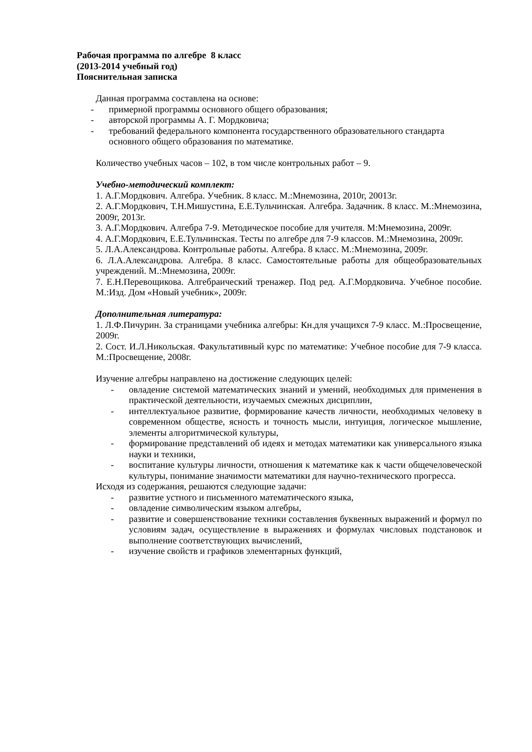Рабочая программа по алгебре 8 класс
(2013-2014 учебный год)
Пояснительная записка
Данная программа составлена на основе:
- примерной программы основного общего образования;
- авторской программы А. Г. Мордковича;
- требований федерального компонента государственного образовательного стандарта основного общего образования по математике.
Количество учебных часов – 102, в том числе контрольных работ – 9.
Учебно-методический комплект:
1. А.Г.Мордкович. Алгебра. Учебник. 8 класс. М.:Мнемозина, 2010г, 20013г.
2. А.Г.Мордкович, Т.Н.Мишустина, Е.Е.Тульчинская. Алгебра. Задачник. 8 класс. М.:Мнемозина, 2009г, 2013г.
3. А.Г.Мордкович. Алгебра 7-9. Методическое пособие для учителя. М:Мнемозина, 2009г.
4. А.Г.Мордкович, Е.Е.Тульчинская. Тесты по алгебре для 7-9 классов. М.:Мнемозина, 2009г.
5. Л.А.Александрова. Контрольные работы. Алгебра. 8 класс. М.:Мнемозина, 2009г.
6. Л.А.Александрова. Алгебра. 8 класс. Самостоятельные работы для общеобразовательных учреждений. М.:Мнемозина, 2009г.
7. Е.Н.Перевощикова. Алгебраический тренажер. Под ред. А.Г.Мордковича. Учебное пособие. М.:Изд. Дом «Новый учебник», 2009г.
Дополнительная литература:
1. Л.Ф.Пичурин. За страницами учебника алгебры: Кн.для учащихся 7-9 класс. М.:Просвещение, 2009г.
2. Сост. И.Л.Никольская. Факультативный курс по математике: Учебное пособие для 7-9 класса. М.:Просвещение, 2008г.
Изучение алгебры направлено на достижение следующих целей:
- овладение системой математических знаний и умений, необходимых для применения в практической деятельности, изучаемых смежных дисциплин,
- интеллектуальное развитие, формирование качеств личности, необходимых человеку в современном обществе, ясность и точность мысли, интуиция, логическое мышление, элементы алгоритмической культуры,
- формирование представлений об идеях и методах математики как универсального языка науки и техники,
- воспитание культуры личности, отношения к математике как к части общечеловеческой культуры, понимание значимости математики для научно-технического прогресса.
Исходя из содержания, решаются следующие задачи:
- развитие устного и письменного математического языка,
- овладение символическим языком алгебры,
- развитие и совершенствование техники составления буквенных выражений и формул по условиям задач, осуществление в выражениях и формулах числовых подстановок и выполнение соответствующих вычислений,
- изучение свойств и графиков элементарных функций,